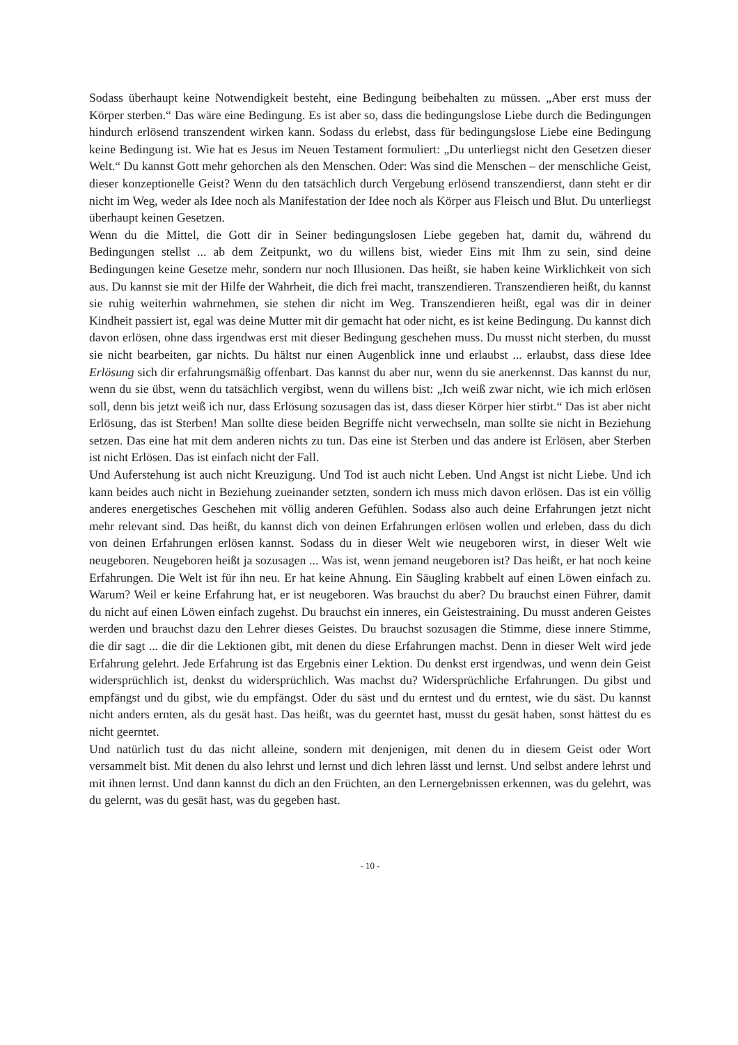Sodass überhaupt keine Notwendigkeit besteht, eine Bedingung beibehalten zu müssen. „Aber erst muss der Körper sterben.“ Das wäre eine Bedingung. Es ist aber so, dass die bedingungslose Liebe durch die Bedingungen hindurch erlösend transzendent wirken kann. Sodass du erlebst, dass für bedingungslose Liebe eine Bedingung keine Bedingung ist. Wie hat es Jesus im Neuen Testament formuliert: „Du unterliegst nicht den Gesetzen dieser Welt.“ Du kannst Gott mehr gehorchen als den Menschen. Oder: Was sind die Menschen – der menschliche Geist, dieser konzeptionelle Geist? Wenn du den tatsächlich durch Vergebung erlösend transzendierst, dann steht er dir nicht im Weg, weder als Idee noch als Manifestation der Idee noch als Körper aus Fleisch und Blut. Du unterliegst überhaupt keinen Gesetzen.
Wenn du die Mittel, die Gott dir in Seiner bedingungslosen Liebe gegeben hat, damit du, während du Bedingungen stellst ... ab dem Zeitpunkt, wo du willens bist, wieder Eins mit Ihm zu sein, sind deine Bedingungen keine Gesetze mehr, sondern nur noch Illusionen. Das heißt, sie haben keine Wirklichkeit von sich aus. Du kannst sie mit der Hilfe der Wahrheit, die dich frei macht, transzendieren. Transzendieren heißt, du kannst sie ruhig weiterhin wahrnehmen, sie stehen dir nicht im Weg. Transzendieren heißt, egal was dir in deiner Kindheit passiert ist, egal was deine Mutter mit dir gemacht hat oder nicht, es ist keine Bedingung. Du kannst dich davon erlösen, ohne dass irgendwas erst mit dieser Bedingung geschehen muss. Du musst nicht sterben, du musst sie nicht bearbeiten, gar nichts. Du hältst nur einen Augenblick inne und erlaubst ... erlaubst, dass diese Idee Erlösung sich dir erfahrungsmäßig offenbart. Das kannst du aber nur, wenn du sie anerkennst. Das kannst du nur, wenn du sie übst, wenn du tatsächlich vergibst, wenn du willens bist: „Ich weiß zwar nicht, wie ich mich erlösen soll, denn bis jetzt weiß ich nur, dass Erlösung sozusagen das ist, dass dieser Körper hier stirbt.“ Das ist aber nicht Erlösung, das ist Sterben! Man sollte diese beiden Begriffe nicht verwechseln, man sollte sie nicht in Beziehung setzen. Das eine hat mit dem anderen nichts zu tun. Das eine ist Sterben und das andere ist Erlösen, aber Sterben ist nicht Erlösen. Das ist einfach nicht der Fall.
Und Auferstehung ist auch nicht Kreuzigung. Und Tod ist auch nicht Leben. Und Angst ist nicht Liebe. Und ich kann beides auch nicht in Beziehung zueinander setzten, sondern ich muss mich davon erlösen. Das ist ein völlig anderes energetisches Geschehen mit völlig anderen Gefühlen. Sodass also auch deine Erfahrungen jetzt nicht mehr relevant sind. Das heißt, du kannst dich von deinen Erfahrungen erlösen wollen und erleben, dass du dich von deinen Erfahrungen erlösen kannst. Sodass du in dieser Welt wie neugeboren wirst, in dieser Welt wie neugeboren. Neugeboren heißt ja sozusagen ... Was ist, wenn jemand neugeboren ist? Das heißt, er hat noch keine Erfahrungen. Die Welt ist für ihn neu. Er hat keine Ahnung. Ein Säugling krabbelt auf einen Löwen einfach zu. Warum? Weil er keine Erfahrung hat, er ist neugeboren. Was brauchst du aber? Du brauchst einen Führer, damit du nicht auf einen Löwen einfach zugehst. Du brauchst ein inneres, ein Geistestraining. Du musst anderen Geistes werden und brauchst dazu den Lehrer dieses Geistes. Du brauchst sozusagen die Stimme, diese innere Stimme, die dir sagt ... die dir die Lektionen gibt, mit denen du diese Erfahrungen machst. Denn in dieser Welt wird jede Erfahrung gelehrt. Jede Erfahrung ist das Ergebnis einer Lektion. Du denkst erst irgendwas, und wenn dein Geist widersprüchlich ist, denkst du widersprüchlich. Was machst du? Widersprüchliche Erfahrungen. Du gibst und empfängst und du gibst, wie du empfängst. Oder du säst und du erntest und du erntest, wie du säst. Du kannst nicht anders ernten, als du gesät hast. Das heißt, was du geerntet hast, musst du gesät haben, sonst hättest du es nicht geerntet.
Und natürlich tust du das nicht alleine, sondern mit denjenigen, mit denen du in diesem Geist oder Wort versammelt bist. Mit denen du also lehrst und lernst und dich lehren lässt und lernst. Und selbst andere lehrst und mit ihnen lernst. Und dann kannst du dich an den Früchten, an den Lernergebnissen erkennen, was du gelehrt, was du gelernt, was du gesät hast, was du gegeben hast.
- 10 -